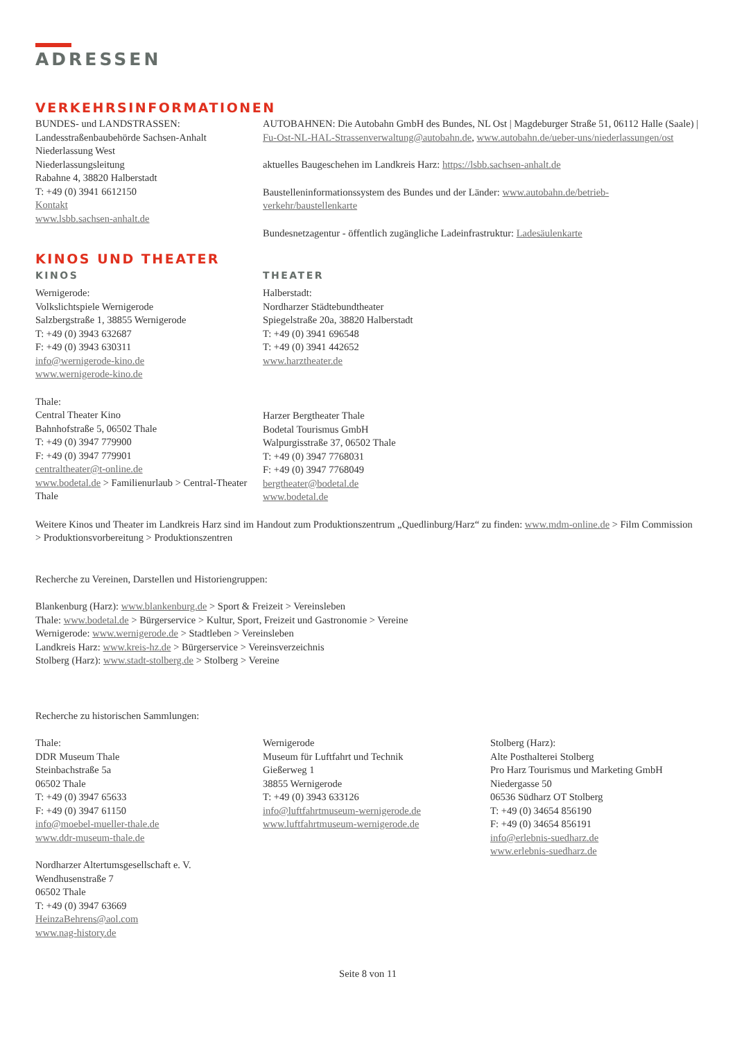ADRESSEN
VERKEHRSINFORMATIONEN
BUNDES- und LANDSTRASSEN:
Landesstraßenbaubehörde Sachsen-Anhalt
Niederlassung West
Niederlassungsleitung
Rabahne 4, 38820 Halberstadt
T: +49 (0) 3941 6612150
Kontakt
www.lsbb.sachsen-anhalt.de
AUTOBAHNEN: Die Autobahn GmbH des Bundes, NL Ost | Magdeburger Straße 51, 06112 Halle (Saale) | Fu-Ost-NL-HAL-Strassenverwaltung@autobahn.de, www.autobahn.de/ueber-uns/niederlassungen/ost
aktuelles Baugeschehen im Landkreis Harz: https://lsbb.sachsen-anhalt.de
Baustelleninformationssystem des Bundes und der Länder: www.autobahn.de/betrieb-verkehr/baustellenkarte
Bundesnetzagentur - öffentlich zugängliche Ladeinfrastruktur: Ladesäulenkarte
KINOS UND THEATER
KINOS
Wernigerode:
Volkslichtspiele Wernigerode
Salzbergstraße 1, 38855 Wernigerode
T: +49 (0) 3943 632687
F: +49 (0) 3943 630311
info@wernigerode-kino.de
www.wernigerode-kino.de
Thale:
Central Theater Kino
Bahnhofstraße 5, 06502 Thale
T: +49 (0) 3947 779900
F: +49 (0) 3947 779901
centraltheater@t-online.de
www.bodetal.de > Familienurlaub > Central-Theater Thale
THEATER
Halberstadt:
Nordharzer Städtebundtheater
Spiegelstraße 20a, 38820 Halberstadt
T: +49 (0) 3941 696548
T: +49 (0) 3941 442652
www.harztheater.de
Harzer Bergtheater Thale
Bodetal Tourismus GmbH
Walpurgisstraße 37, 06502 Thale
T: +49 (0) 3947 7768031
F: +49 (0) 3947 7768049
bergtheater@bodetal.de
www.bodetal.de
Weitere Kinos und Theater im Landkreis Harz sind im Handout zum Produktionszentrum „Quedlinburg/Harz“ zu finden: www.mdm-online.de > Film Commission > Produktionsvorbereitung > Produktionszentren
Recherche zu Vereinen, Darstellen und Historiengruppen:
Blankenburg (Harz): www.blankenburg.de > Sport & Freizeit > Vereinsleben
Thale: www.bodetal.de > Bürgerservice > Kultur, Sport, Freizeit und Gastronomie > Vereine
Wernigerode: www.wernigerode.de > Stadtleben > Vereinsleben
Landkreis Harz: www.kreis-hz.de > Bürgerservice > Vereinsverzeichnis
Stolberg (Harz): www.stadt-stolberg.de > Stolberg > Vereine
Recherche zu historischen Sammlungen:
Thale:
DDR Museum Thale
Steinbachstraße 5a
06502 Thale
T: +49 (0) 3947 65633
F: +49 (0) 3947 61150
info@moebel-mueller-thale.de
www.ddr-museum-thale.de
Nordharzer Altertumsgesellschaft e. V.
Wendhusenstraße 7
06502 Thale
T: +49 (0) 3947 63669
HeinzaBehrens@aol.com
www.nag-history.de
Wernigerode
Museum für Luftfahrt und Technik
Gießerweg 1
38855 Wernigerode
T: +49 (0) 3943 633126
info@luftfahrtmuseum-wernigerode.de
www.luftfahrtmuseum-wernigerode.de
Stolberg (Harz):
Alte Posthalterei Stolberg
Pro Harz Tourismus und Marketing GmbH
Niedergasse 50
06536 Südharz OT Stolberg
T: +49 (0) 34654 856190
F: +49 (0) 34654 856191
info@erlebnis-suedharz.de
www.erlebnis-suedharz.de
Seite 8 von 11